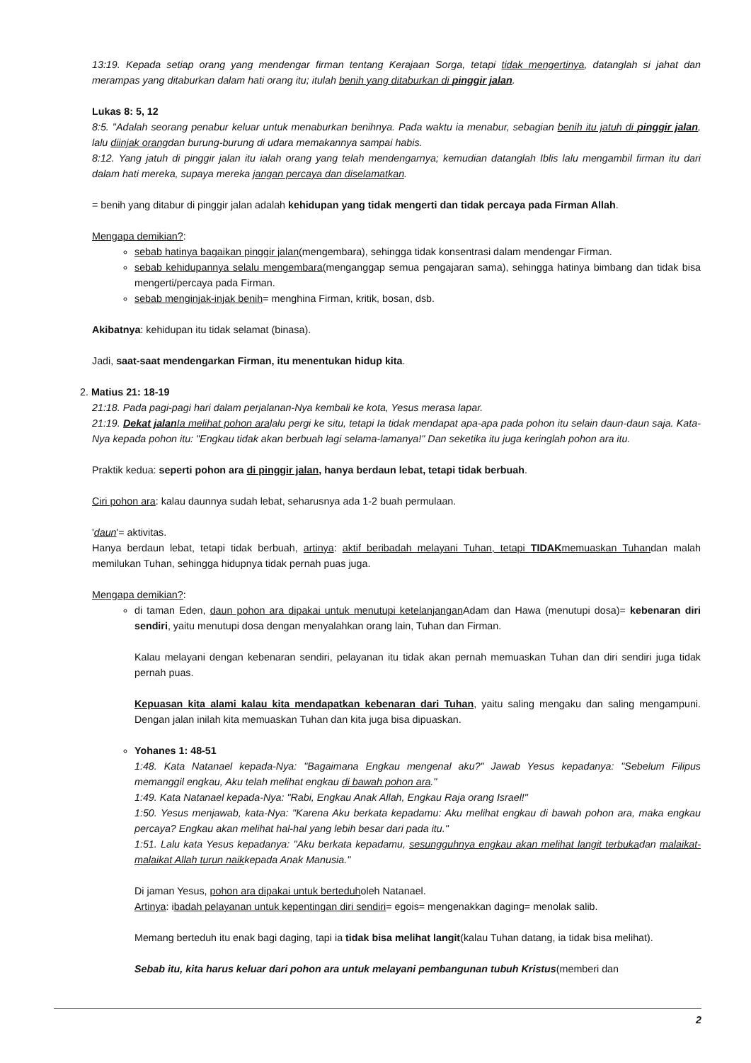13:19. Kepada setiap orang yang mendengar firman tentang Kerajaan Sorga, tetapi tidak mengertinya, datanglah si jahat dan merampas yang ditaburkan dalam hati orang itu; itulah benih yang ditaburkan di pinggir jalan.
Lukas 8: 5, 12
8:5. "Adalah seorang penabur keluar untuk menaburkan benihnya. Pada waktu ia menabur, sebagian benih itu jatuh di pinggir jalan, lalu diinjak orangdan burung-burung di udara memakannya sampai habis.
8:12. Yang jatuh di pinggir jalan itu ialah orang yang telah mendengarnya; kemudian datanglah Iblis lalu mengambil firman itu dari dalam hati mereka, supaya mereka jangan percaya dan diselamatkan.
= benih yang ditabur di pinggir jalan adalah kehidupan yang tidak mengerti dan tidak percaya pada Firman Allah.
Mengapa demikian?:
sebab hatinya bagaikan pinggir jalan(mengembara), sehingga tidak konsentrasi dalam mendengar Firman.
sebab kehidupannya selalu mengembara(menganggap semua pengajaran sama), sehingga hatinya bimbang dan tidak bisa mengerti/percaya pada Firman.
sebab menginjak-injak benih= menghina Firman, kritik, bosan, dsb.
Akibatnya: kehidupan itu tidak selamat (binasa).
Jadi, saat-saat mendengarkan Firman, itu menentukan hidup kita.
2. Matius 21: 18-19
21:18. Pada pagi-pagi hari dalam perjalanan-Nya kembali ke kota, Yesus merasa lapar.
21:19. Dekat jalan Ia melihat pohon aralalu pergi ke situ, tetapi Ia tidak mendapat apa-apa pada pohon itu selain daun-daun saja. Kata-Nya kepada pohon itu: "Engkau tidak akan berbuah lagi selama-lamanya!" Dan seketika itu juga keringlah pohon ara itu.
Praktik kedua: seperti pohon ara di pinggir jalan, hanya berdaun lebat, tetapi tidak berbuah.
Ciri pohon ara: kalau daunnya sudah lebat, seharusnya ada 1-2 buah permulaan.
'daun'= aktivitas.
Hanya berdaun lebat, tetapi tidak berbuah, artinya: aktif beribadah melayani Tuhan, tetapi TIDAKmemuaskan Tuhandan malah memilukan Tuhan, sehingga hidupnya tidak pernah puas juga.
Mengapa demikian?:
di taman Eden, daun pohon ara dipakai untuk menutupi ketelanjangan Adam dan Hawa (menutupi dosa)= kebenaran diri sendiri, yaitu menutupi dosa dengan menyalahkan orang lain, Tuhan dan Firman.
Kalau melayani dengan kebenaran sendiri, pelayanan itu tidak akan pernah memuaskan Tuhan dan diri sendiri juga tidak pernah puas.
Kepuasan kita alami kalau kita mendapatkan kebenaran dari Tuhan, yaitu saling mengaku dan saling mengampuni. Dengan jalan inilah kita memuaskan Tuhan dan kita juga bisa dipuaskan.
Yohanes 1: 48-51
1:48. Kata Natanael kepada-Nya: "Bagaimana Engkau mengenal aku?" Jawab Yesus kepadanya: "Sebelum Filipus memanggil engkau, Aku telah melihat engkau di bawah pohon ara."
1:49. Kata Natanael kepada-Nya: "Rabi, Engkau Anak Allah, Engkau Raja orang Israel!"
1:50. Yesus menjawab, kata-Nya: "Karena Aku berkata kepadamu: Aku melihat engkau di bawah pohon ara, maka engkau percaya? Engkau akan melihat hal-hal yang lebih besar dari pada itu."
1:51. Lalu kata Yesus kepadanya: "Aku berkata kepadamu, sesungguhnya engkau akan melihat langit terbukadan malaikat-malaikat Allah turun naikkepada Anak Manusia."
Di jaman Yesus, pohon ara dipakai untuk berteduholeh Natanael.
Artinya: ibadah pelayanan untuk kepentingan diri sendiri= egois= mengenakkan daging= menolak salib.
Memang berteduh itu enak bagi daging, tapi ia tidak bisa melihat langit(kalau Tuhan datang, ia tidak bisa melihat).
Sebab itu, kita harus keluar dari pohon ara untuk melayani pembangunan tubuh Kristus(memberi dan
2